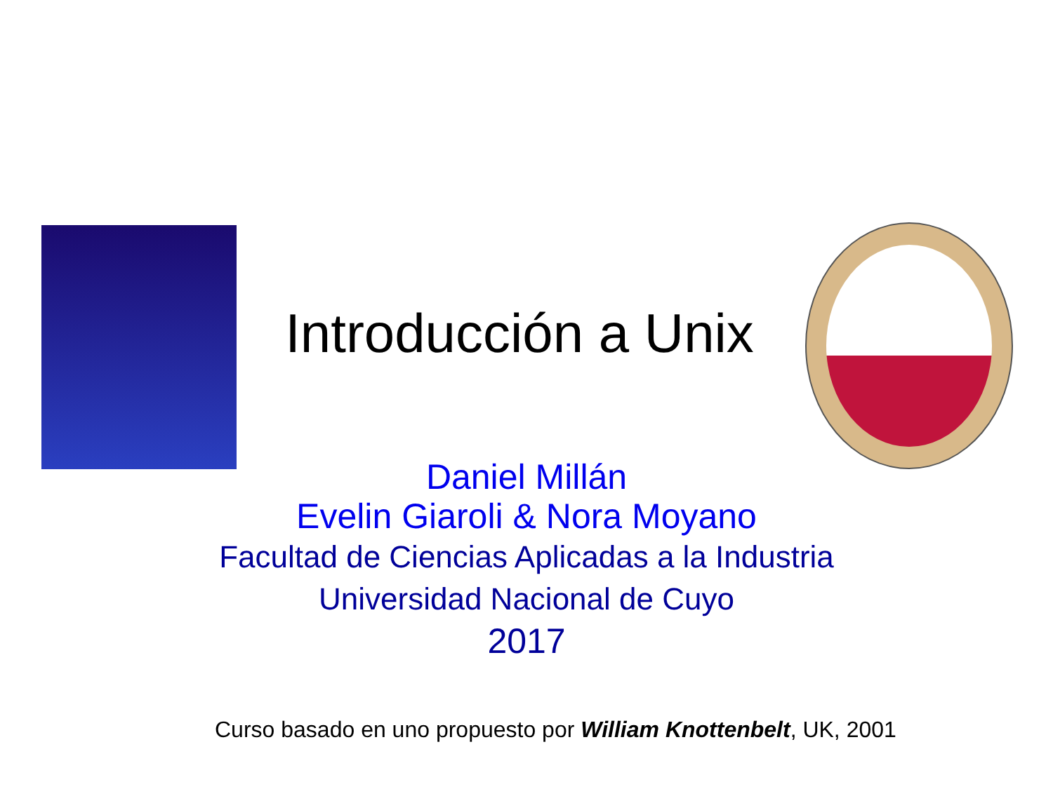Introducción a Unix
Daniel Millán
Evelin Giaroli & Nora Moyano
Facultad de Ciencias Aplicadas a la Industria
Universidad Nacional de Cuyo
2017
Curso basado en uno propuesto por William Knottenbelt, UK, 2001